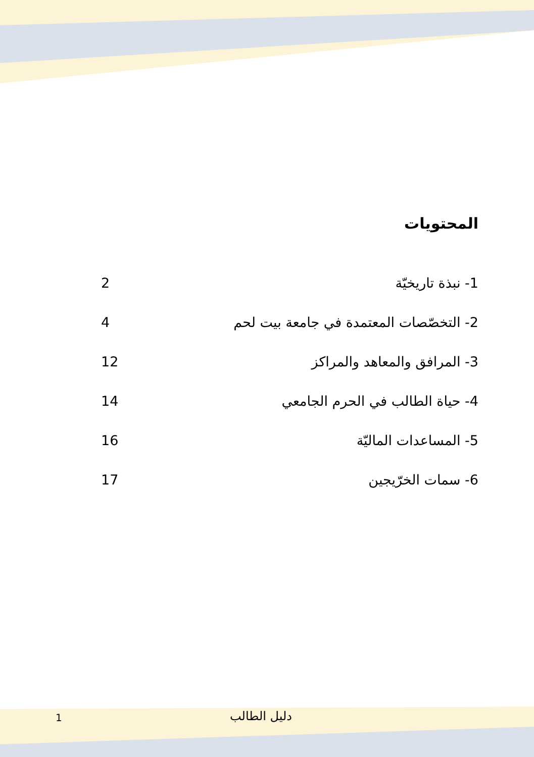المحتويات
1- نبذة تاريخيّة 2
2- التخصّصات المعتمدة في جامعة بيت لحم 4
3- المرافق والمعاهد والمراكز 12
4- حياة الطالب في الحرم الجامعي 14
5- المساعدات الماليّة 16
6- سمات الخرّيجين 17
1 دليل الطالب